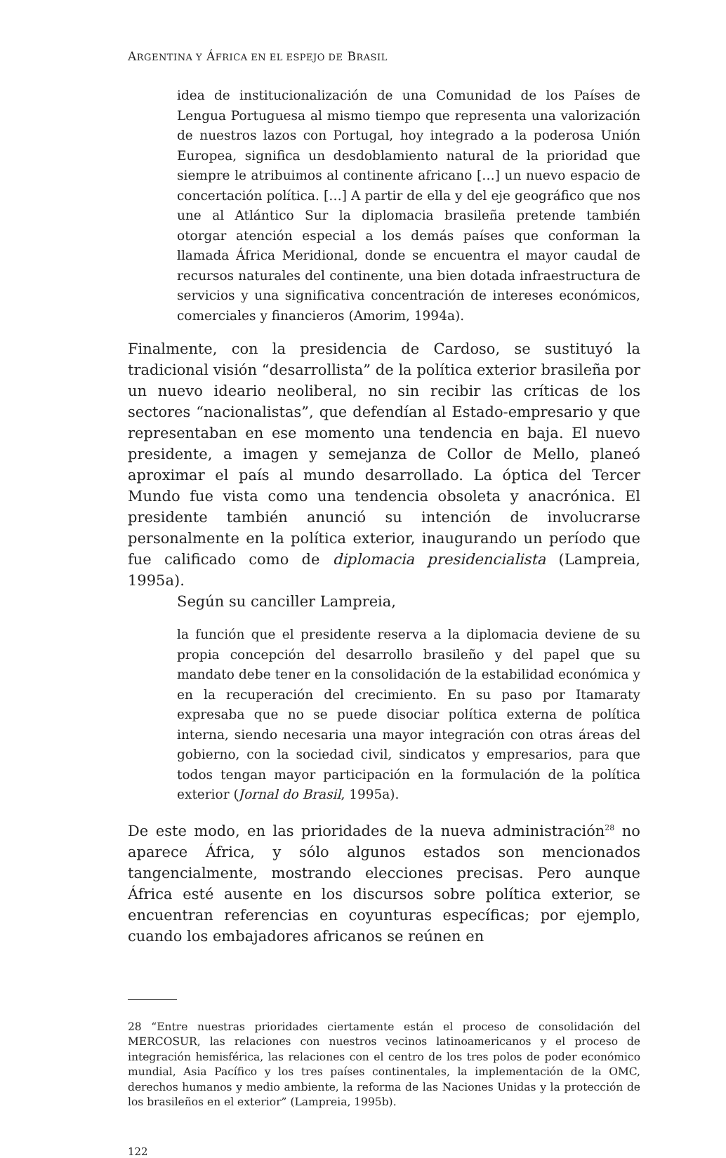ARGENTINA Y ÁFRICA EN EL ESPEJO DE BRASIL
idea de institucionalización de una Comunidad de los Países de Lengua Portuguesa al mismo tiempo que representa una valorización de nuestros lazos con Portugal, hoy integrado a la poderosa Unión Europea, significa un desdoblamiento natural de la prioridad que siempre le atribuimos al continente africano […] un nuevo espacio de concertación política. […] A partir de ella y del eje geográfico que nos une al Atlántico Sur la diplomacia brasileña pretende también otorgar atención especial a los demás países que conforman la llamada África Meridional, donde se encuentra el mayor caudal de recursos naturales del continente, una bien dotada infraestructura de servicios y una significativa concentración de intereses económicos, comerciales y financieros (Amorim, 1994a).
Finalmente, con la presidencia de Cardoso, se sustituyó la tradicional visión “desarrollista” de la política exterior brasileña por un nuevo ideario neoliberal, no sin recibir las críticas de los sectores “nacionalistas”, que defendían al Estado-empresario y que representaban en ese momento una tendencia en baja. El nuevo presidente, a imagen y semejanza de Collor de Mello, planeó aproximar el país al mundo desarrollado. La óptica del Tercer Mundo fue vista como una tendencia obsoleta y anacrónica. El presidente también anunció su intención de involucrarse personalmente en la política exterior, inaugurando un período que fue calificado como de diplomacia presidencialista (Lampreia, 1995a).
Según su canciller Lampreia,
la función que el presidente reserva a la diplomacia deviene de su propia concepción del desarrollo brasileño y del papel que su mandato debe tener en la consolidación de la estabilidad económica y en la recuperación del crecimiento. En su paso por Itamaraty expresaba que no se puede disociar política externa de política interna, siendo necesaria una mayor integración con otras áreas del gobierno, con la sociedad civil, sindicatos y empresarios, para que todos tengan mayor participación en la formulación de la política exterior (Jornal do Brasil, 1995a).
De este modo, en las prioridades de la nueva administración<sup>28</sup> no aparece África, y sólo algunos estados son mencionados tangencialmente, mostrando elecciones precisas. Pero aunque África esté ausente en los discursos sobre política exterior, se encuentran referencias en coyunturas específicas; por ejemplo, cuando los embajadores africanos se reúnen en
28 “Entre nuestras prioridades ciertamente están el proceso de consolidación del MERCOSUR, las relaciones con nuestros vecinos latinoamericanos y el proceso de integración hemisférica, las relaciones con el centro de los tres polos de poder económico mundial, Asia Pacífico y los tres países continentales, la implementación de la OMC, derechos humanos y medio ambiente, la reforma de las Naciones Unidas y la protección de los brasileños en el exterior” (Lampreia, 1995b).
122